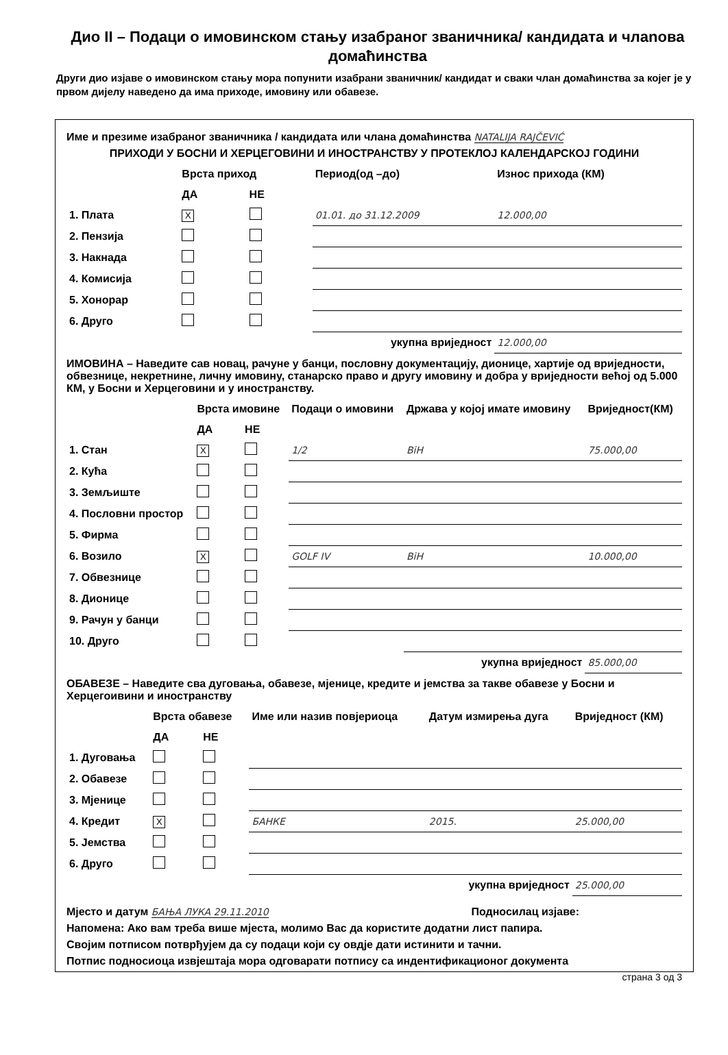Дио II – Подаци о имовинском стању изабраног званичника/ кандидата и члanова домаћинства
Други дио изјаве о имовинском стању мора попунити изабрани званичник/ кандидат и сваки члан домаћинства за којег је у првом дијелу наведено да има приходе, имовину или обавезе.
Име и презиме изабраног званичника / кандидата или члана домаћинства NATALIJA RAJČEVIĆ
ПРИХОДИ У БОСНИ И ХЕРЦЕГОВИНИ И ИНОСТРАНСТВУ У ПРОТЕКЛОЈ КАЛЕНДАРСКОЈ ГОДИНИ
| | Врста приход | | Период(од –до) | Износ прихода (КМ) |
| --- | --- | --- | --- | --- |
| | ДА | НЕ | | |
| 1. Плата | X | | 01.01. до 31.12.2009 | 12.000,00 |
| 2. Пензија | | | | |
| 3. Накнада | | | | |
| 4. Комисија | | | | |
| 5. Хонорар | | | | |
| 6. Друго | | | | |
| укупна вриједност | | | | 12.000,00 |
ИМОВИНА – Наведите сав новац, рачуне у банци, пословну документацију, дионице, хартије од вриједности, обвезнице, некретнине, личну имовину, станарско право и другу имовину и добра у вриједности већој од 5.000 КМ, у Босни и Херцеговини и у иностранству.
| | Врста имовине | | Подаци о имовини | Држава у којој имате имовину | Вриједност(КМ) |
| --- | --- | --- | --- | --- | --- |
| | ДА | НЕ | | | |
| 1. Стан | X | | 1/2 | BiH | 75.000,00 |
| 2. Кућа | | | | | |
| 3. Земљиште | | | | | |
| 4. Пословни простор | | | | | |
| 5. Фирма | | | | | |
| 6. Возило | X | | GOLF IV | BiH | 10.000,00 |
| 7. Обвезнице | | | | | |
| 8. Дионице | | | | | |
| 9. Рачун у банци | | | | | |
| 10. Друго | | | | | |
| укупна вриједност | | | | | 85.000,00 |
ОБАВЕЗЕ – Наведите сва дуговања, обавезе, мјенице, кредите и јемства за такве обавезе у Босни и Херцегоивини и иностранству
| | Врста обавезе | | Име или назив повјериоца | Датум измирења дуга | Вриједност (КМ) |
| --- | --- | --- | --- | --- | --- |
| | ДА | НЕ | | | |
| 1. Дуговања | | | | | |
| 2. Обавезе | | | | | |
| 3. Мјенице | | | | | |
| 4. Кредит | X | | БАНКЕ | 2015. | 25.000,00 |
| 5. Јемства | | | | | |
| 6. Друго | | | | | |
| укупна вриједност | | | | | 25.000,00 |
Мјесто и датум БАЊА ЛУКА 29.11.2010 Подносилац изјаве:
Напомена: Ако вам треба више мјеста, молимо Вас да користите додатни лист папира.
Својим потписом потврђујем да су подаци који су овдје дати истинити и тачни.
Потпис подносиоца извјештаја мора одговарати потпису са индентификационог документа
страна 3 од 3